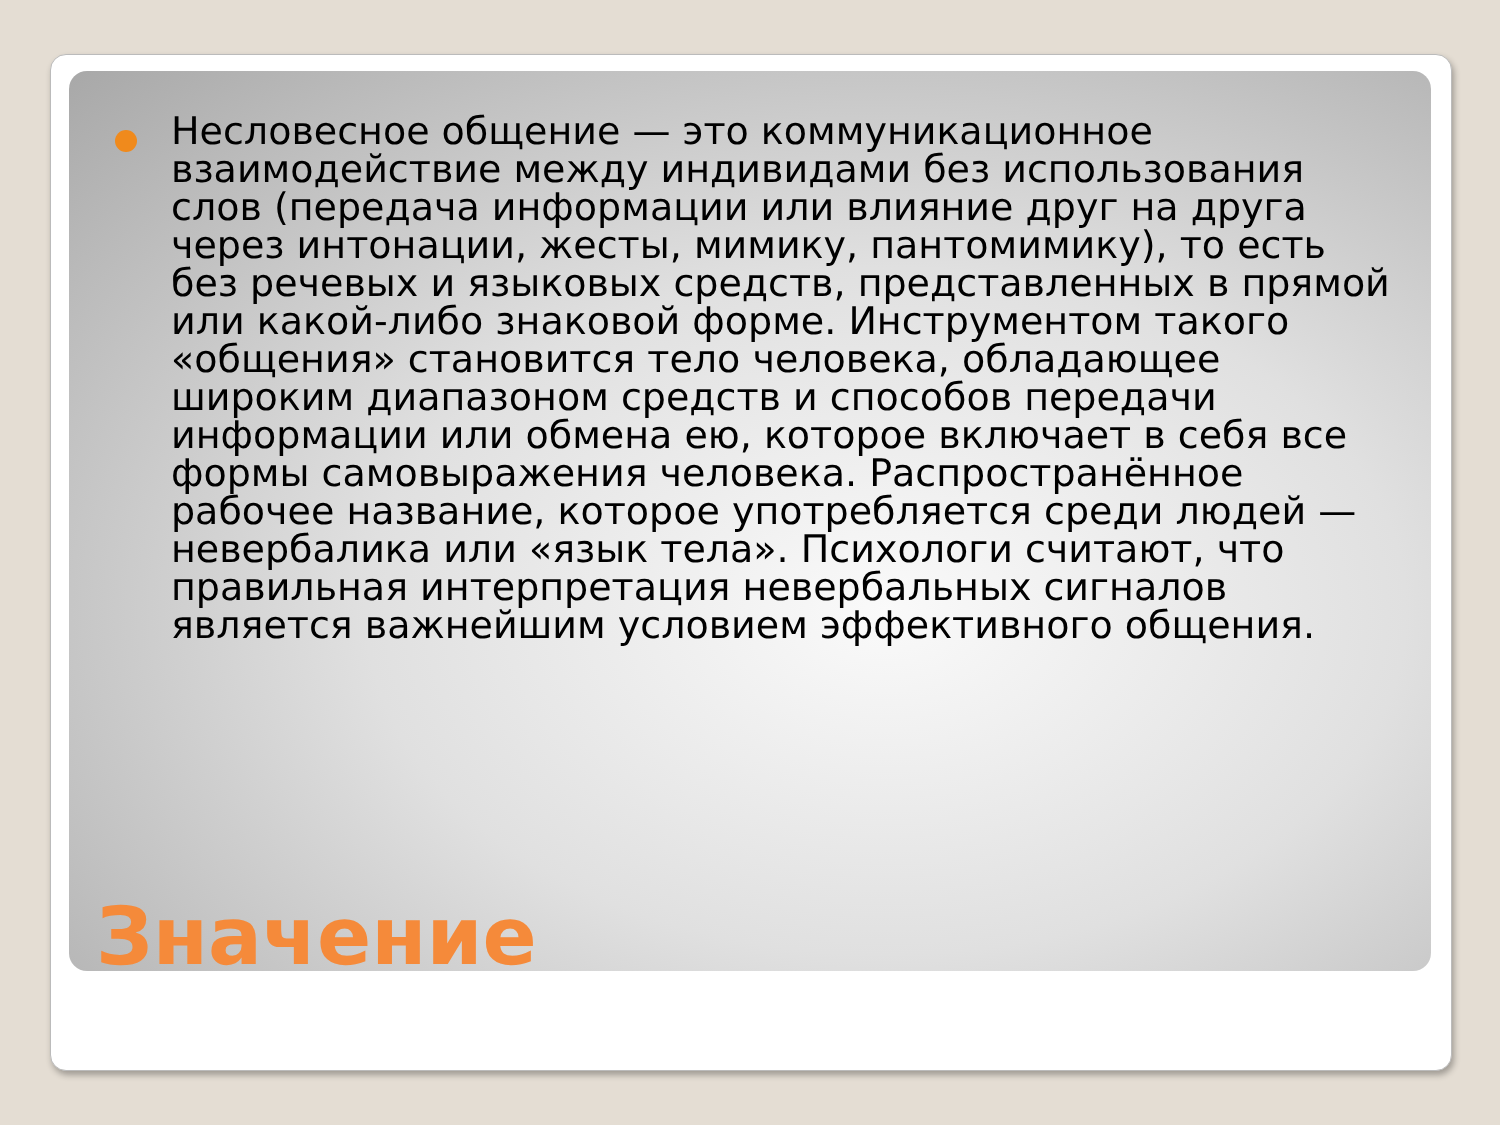Несловесное общение — это коммуникационное взаимодействие между индивидами без использования слов (передача информации или влияние друг на друга через интонации, жесты, мимику, пантомимику), то есть без речевых и языковых средств, представленных в прямой или какой-либо знаковой форме. Инструментом такого «общения» становится тело человека, обладающее широким диапазоном средств и способов передачи информации или обмена ею, которое включает в себя все формы самовыражения человека. Распространённое рабочее название, которое употребляется среди людей — невербалика или «язык тела». Психологи считают, что правильная интерпретация невербальных сигналов является важнейшим условием эффективного общения.
Значение